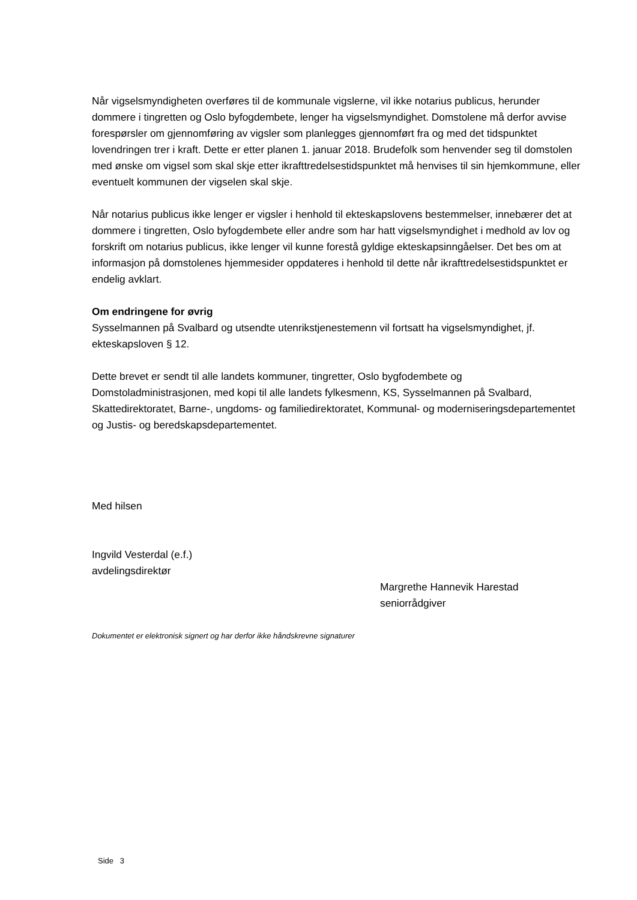Når vigselsmyndigheten overføres til de kommunale vigslerne, vil ikke notarius publicus, herunder dommere i tingretten og Oslo byfogdembete, lenger ha vigselsmyndighet. Domstolene må derfor avvise forespørsler om gjennomføring av vigsler som planlegges gjennomført fra og med det tidspunktet lovendringen trer i kraft. Dette er etter planen 1. januar 2018. Brudefolk som henvender seg til domstolen med ønske om vigsel som skal skje etter ikrafttredelsestidspunktet må henvises til sin hjemkommune, eller eventuelt kommunen der vigselen skal skje.
Når notarius publicus ikke lenger er vigsler i henhold til ekteskapslovens bestemmelser, innebærer det at dommere i tingretten, Oslo byfogdembete eller andre som har hatt vigselsmyndighet i medhold av lov og forskrift om notarius publicus, ikke lenger vil kunne forestå gyldige ekteskapsinngåelser. Det bes om at informasjon på domstolenes hjemmesider oppdateres i henhold til dette når ikrafttredelsestidspunktet er endelig avklart.
Om endringene for øvrig
Sysselmannen på Svalbard og utsendte utenrikstjenestemenn vil fortsatt ha vigselsmyndighet, jf. ekteskapsloven § 12.
Dette brevet er sendt til alle landets kommuner, tingretter, Oslo bygfodembete og Domstoladministrasjonen, med kopi til alle landets fylkesmenn, KS, Sysselmannen på Svalbard, Skattedirektoratet, Barne-, ungdoms- og familiedirektoratet, Kommunal- og moderniseringsdepartementet og Justis- og beredskapsdepartementet.
Med hilsen
Ingvild Vesterdal (e.f.)
avdelingsdirektør
Margrethe Hannevik Harestad
seniorrådgiver
Dokumentet er elektronisk signert og har derfor ikke håndskrevne signaturer
Side 3